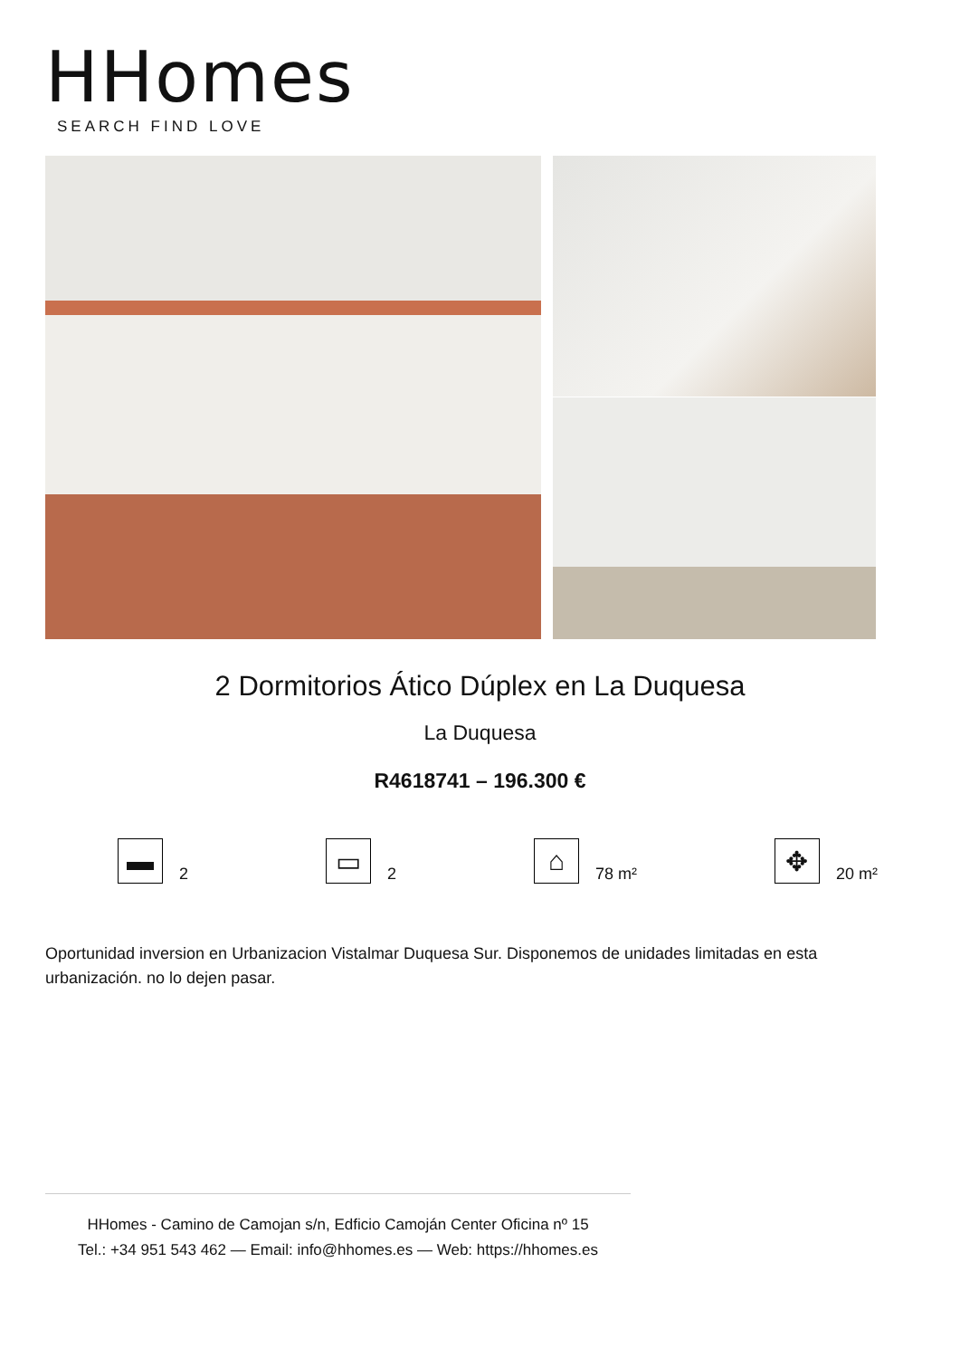HHomes
SEARCH FIND LOVE
2 Dormitorios Ático Dúplex en La Duquesa
La Duquesa
R4618741 – 196.300 €
▬
2
▭
2
⌂
78 m²
✥
20 m²
Oportunidad inversion en Urbanizacion Vistalmar Duquesa Sur. Disponemos de unidades limitadas en esta urbanización. no lo dejen pasar.
HHomes - Camino de Camojan s/n, Edficio Camoján Center Oficina nº 15
Tel.: +34 951 543 462 — Email: info@hhomes.es — Web: https://hhomes.es